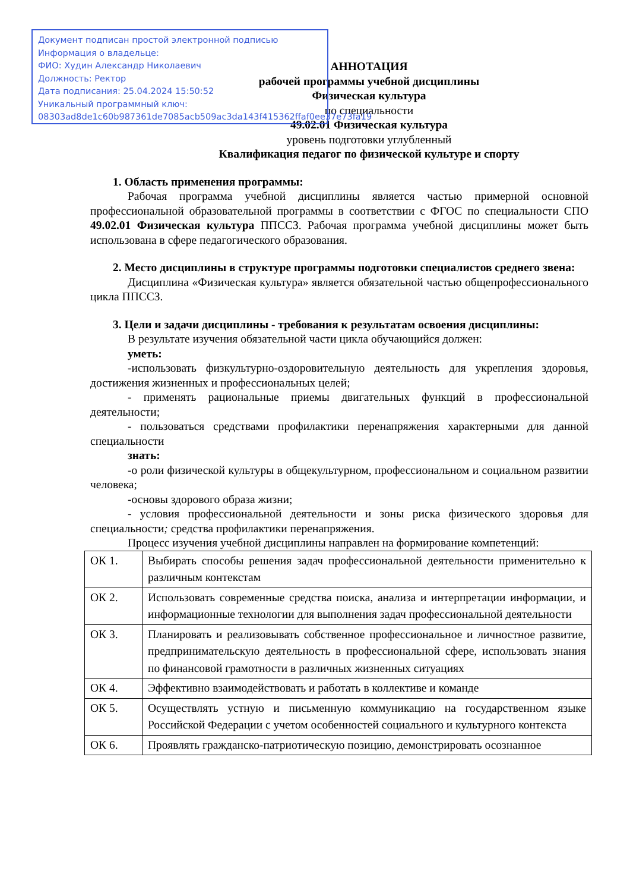Документ подписан простой электронной подписью
Информация о владельце:
ФИО: Худин Александр Николаевич
Должность: Ректор
Дата подписания: 25.04.2024 15:50:52
Уникальный программный ключ:
08303ad8de1c60b987361de7085acb509ac3da143f415362ffaf0ee37e73fa19
АННОТАЦИЯ
рабочей программы учебной дисциплины
Физическая культура
по специальности
49.02.01 Физическая культура
уровень подготовки углубленный
Квалификация педагог по физической культуре и спорту
1. Область применения программы:
Рабочая программа учебной дисциплины является частью примерной основной профессиональной образовательной программы в соответствии с ФГОС по специальности СПО 49.02.01 Физическая культура ППССЗ. Рабочая программа учебной дисциплины может быть использована в сфере педагогического образования.
2. Место дисциплины в структуре программы подготовки специалистов среднего звена:
Дисциплина «Физическая культура» является обязательной частью общепрофессионального цикла ППССЗ.
3. Цели и задачи дисциплины - требования к результатам освоения дисциплины:
В результате изучения обязательной части цикла обучающийся должен:
уметь:
-использовать физкультурно-оздоровительную деятельность для укрепления здоровья, достижения жизненных и профессиональных целей;
- применять рациональные приемы двигательных функций в профессиональной деятельности;
- пользоваться средствами профилактики перенапряжения характерными для данной специальности
знать:
-о роли физической культуры в общекультурном, профессиональном и социальном развитии человека;
-основы здорового образа жизни;
- условия профессиональной деятельности и зоны риска физического здоровья для специальности; средства профилактики перенапряжения.
Процесс изучения учебной дисциплины направлен на формирование компетенций:
| ОК 1. | Выбирать способы решения задач профессиональной деятельности применительно к различным контекстам |
| ОК 2. | Использовать современные средства поиска, анализа и интерпретации информации, и информационные технологии для выполнения задач профессиональной деятельности |
| ОК 3. | Планировать и реализовывать собственное профессиональное и личностное развитие, предпринимательскую деятельность в профессиональной сфере, использовать знания по финансовой грамотности в различных жизненных ситуациях |
| ОК 4. | Эффективно взаимодействовать и работать в коллективе и команде |
| ОК 5. | Осуществлять устную и письменную коммуникацию на государственном языке Российской Федерации с учетом особенностей социального и культурного контекста |
| ОК 6. | Проявлять гражданско-патриотическую позицию, демонстрировать осознанное |